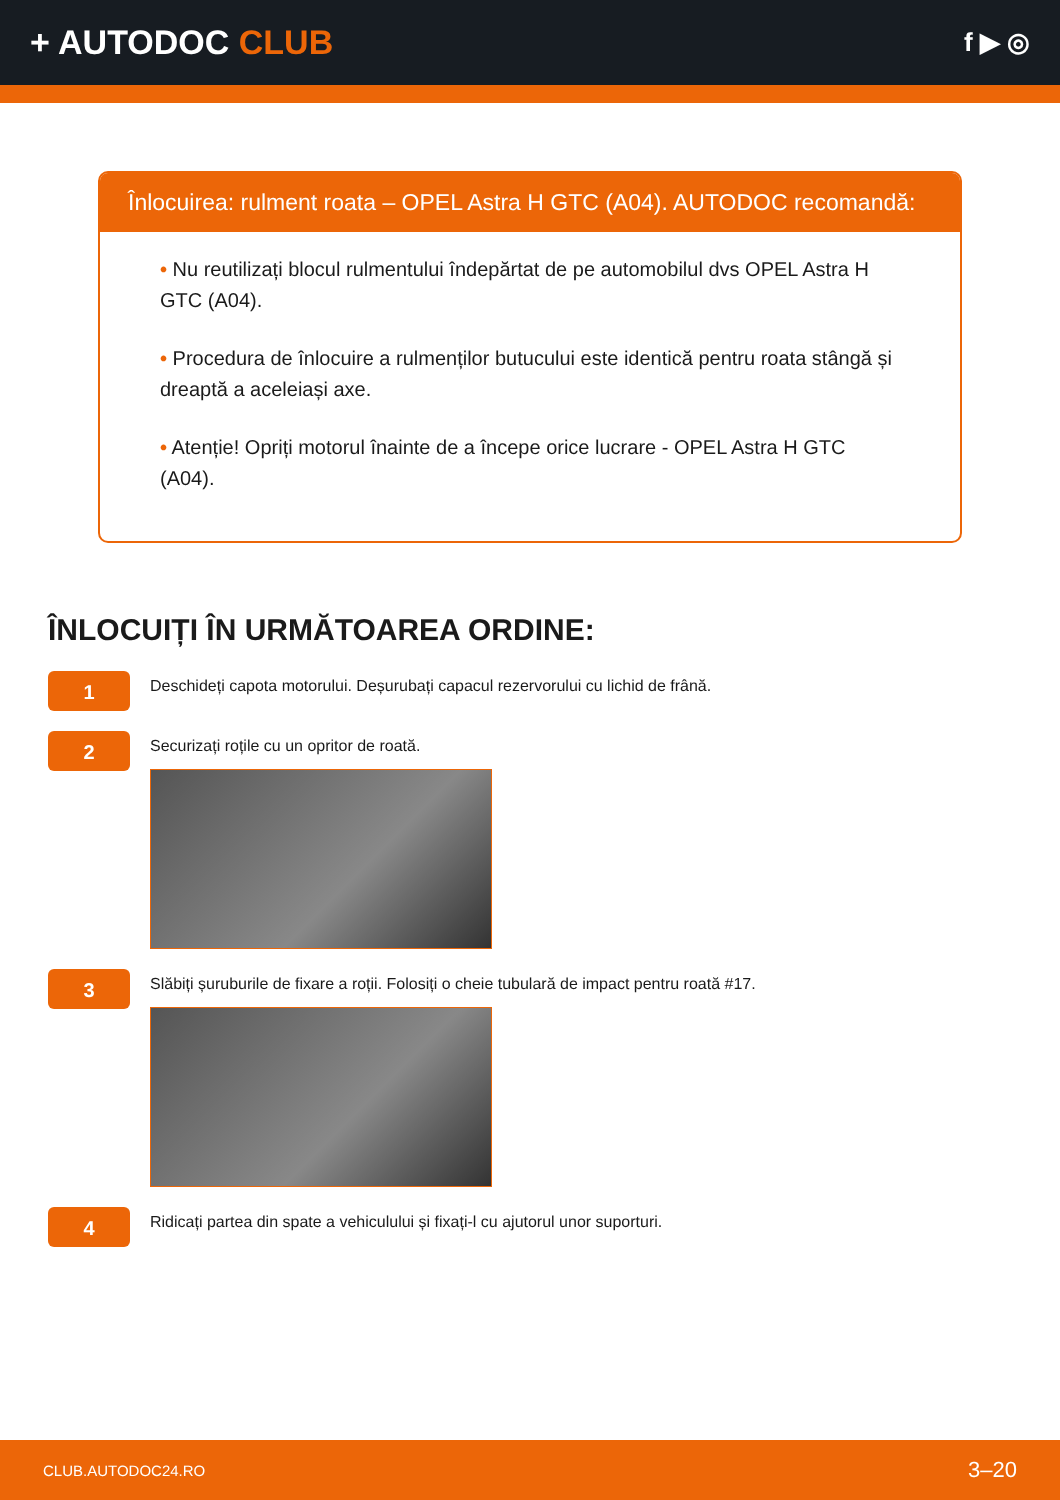+ AUTODOC CLUB
f ▶ ◎
Înlocuirea: rulment roata – OPEL Astra H GTC (A04). AUTODOC recomandă:
• Nu reutilizați blocul rulmentului îndepărtat de pe automobilul dvs OPEL Astra H GTC (A04).
• Procedura de înlocuire a rulmenților butucului este identică pentru roata stângă și dreaptă a aceleiași axe.
• Atenție! Opriți motorul înainte de a începe orice lucrare - OPEL Astra H GTC (A04).
ÎNLOCUIȚI ÎN URMĂTOAREA ORDINE:
1
Deschideți capota motorului. Deșurubați capacul rezervorului cu lichid de frână.
2
Securizați roțile cu un opritor de roată.
3
Slăbiți șuruburile de fixare a roții. Folosiți o cheie tubulară de impact pentru roată #17.
4
Ridicați partea din spate a vehiculului și fixați-l cu ajutorul unor suporturi.
CLUB.AUTODOC24.RO 3–20